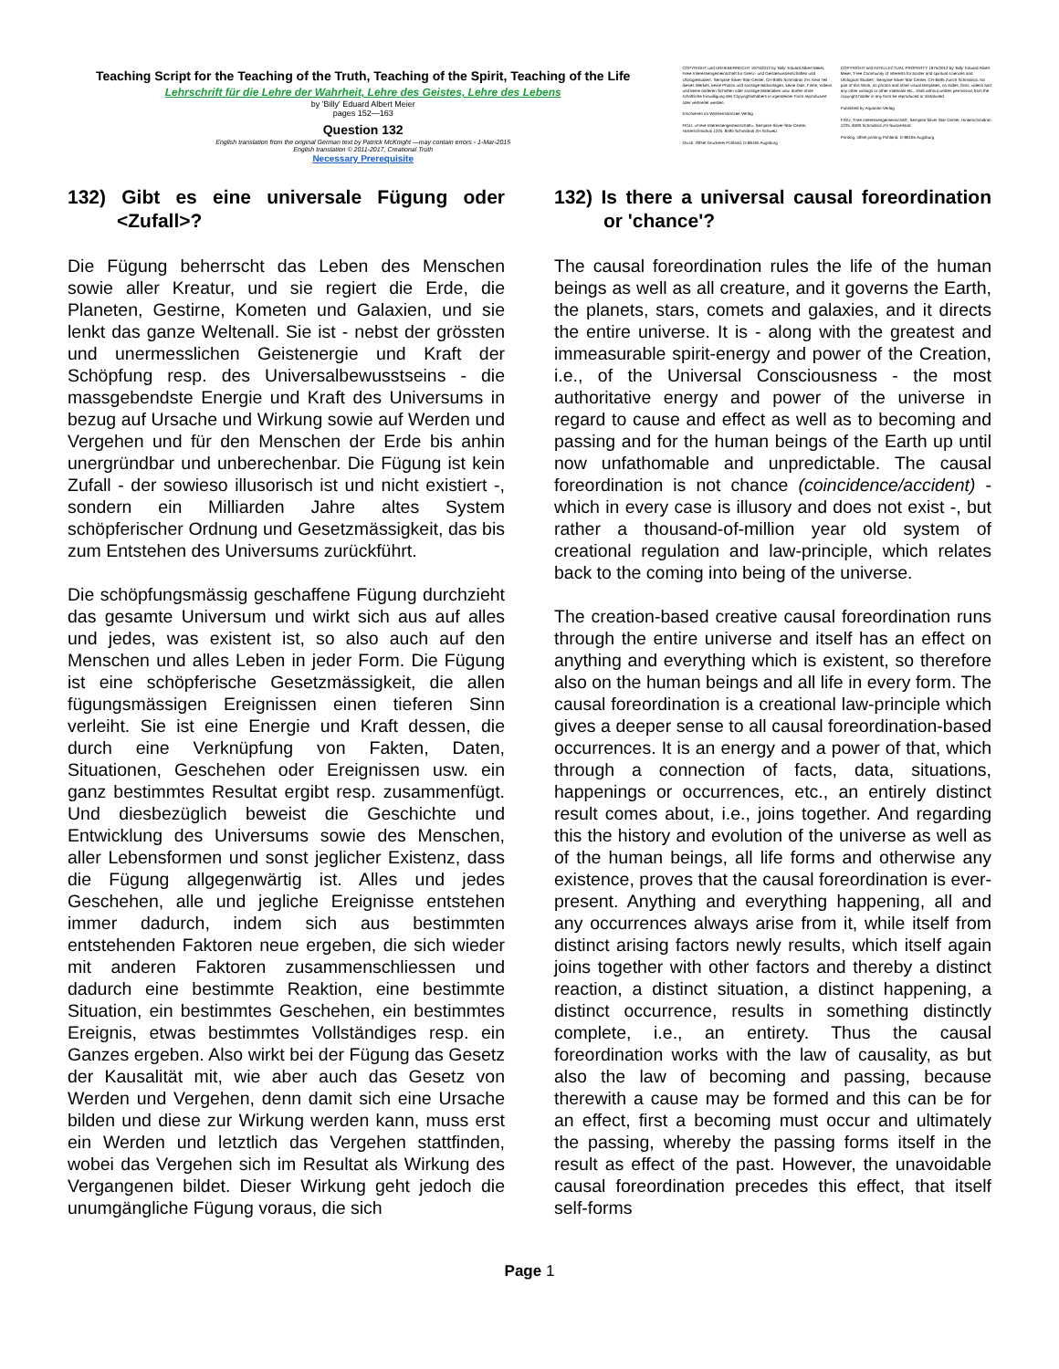Teaching Script for the Teaching of the Truth, Teaching of the Spirit, Teaching of the Life
Lehrschrift für die Lehre der Wahrheit, Lehre des Geistes, Lehre des Lebens
by 'Billy' Eduard Albert Meier
pages 152—163
Question 132
English translation from the original German text by Patrick McKnight —may contain errors - 1-Mar-2015
English translation © 2011-2017, Creational Truth
Necessary Prerequisite
COPYRIGHT und URHEBERRECHT 1975/2012 by 'Billy' Eduard Albert Meier, Freie Interessengemeinschaft für Grenz- und Geisteswissenschaften und Ufologiestudien', Semjase-Silver-Star-Center, CH-8495 Schmidrüti ZH. Kein Teil dieses Werkes, keine Photos und sonstige Bildvorlagen, keine Dias, Filme, Videos und keine anderen Schriften oder sonstige Materialien usw. dürfen ohne schriftliche Einwilligung des Copyrightinhabers in irgendeiner Form reproduziert oder verbreitet werden.
Erschienen im Wassermannzeit-Verlag
FIGU, «Freie Interessengemeinschaft», Semjase-Silver-Star-Center, Hinterschmidrüti 1225, 8495 Schmidrüti ZH Schweiz
Druck: Offset Druckerei Pohland, D-86165 Augsburg
COPYRIGHT and INTELLECTUAL PROPERTY 1975/2012 by 'Billy' Eduard Albert Meier, 'Free Community of Interests for border and spiritual sciences and Ufological Studies', Semjase Silver Star Center, CH-8495 Zurich Schmidrüti. No part of this Work, no photos and other visual templates, no slides, films, videos and any other writings or other materials etc., shall without written permission from the copyright holder in any form be reproduced or distributed.
Published by Aquarian-Verlag
FIGU, 'Free Interessengemeinschaft', Semjase Silver Star Center, Hinterschmidrüti 1225, 8495 Schmidrüti ZH Switzerland
Printing: offset printing Pohland, D-86165 Augsburg
132) Gibt es eine universale Fügung oder <Zufall>?
Die Fügung beherrscht das Leben des Menschen sowie aller Kreatur, und sie regiert die Erde, die Planeten, Gestirne, Kometen und Galaxien, und sie lenkt das ganze Weltenall. Sie ist - nebst der grössten und unermesslichen Geistenergie und Kraft der Schöpfung resp. des Universalbewusstseins - die massgebendste Energie und Kraft des Universums in bezug auf Ursache und Wirkung sowie auf Werden und Vergehen und für den Menschen der Erde bis anhin unergründbar und unberechenbar. Die Fügung ist kein Zufall - der sowieso illusorisch ist und nicht existiert -, sondern ein Milliarden Jahre altes System schöpferischer Ordnung und Gesetzmässigkeit, das bis zum Entstehen des Universums zurückführt.
Die schöpfungsmässig geschaffene Fügung durchzieht das gesamte Universum und wirkt sich aus auf alles und jedes, was existent ist, so also auch auf den Menschen und alles Leben in jeder Form. Die Fügung ist eine schöpferische Gesetzmässigkeit, die allen fügungsmässigen Ereignissen einen tieferen Sinn verleiht. Sie ist eine Energie und Kraft dessen, die durch eine Verknüpfung von Fakten, Daten, Situationen, Geschehen oder Ereignissen usw. ein ganz bestimmtes Resultat ergibt resp. zusammenfügt. Und diesbezüglich beweist die Geschichte und Entwicklung des Universums sowie des Menschen, aller Lebensformen und sonst jeglicher Existenz, dass die Fügung allgegenwärtig ist. Alles und jedes Geschehen, alle und jegliche Ereignisse entstehen immer dadurch, indem sich aus bestimmten entstehenden Faktoren neue ergeben, die sich wieder mit anderen Faktoren zusammenschliessen und dadurch eine bestimmte Reaktion, eine bestimmte Situation, ein bestimmtes Geschehen, ein bestimmtes Ereignis, etwas bestimmtes Vollständiges resp. ein Ganzes ergeben. Also wirkt bei der Fügung das Gesetz der Kausalität mit, wie aber auch das Gesetz von Werden und Vergehen, denn damit sich eine Ursache bilden und diese zur Wirkung werden kann, muss erst ein Werden und letztlich das Vergehen stattfinden, wobei das Vergehen sich im Resultat als Wirkung des Vergangenen bildet. Dieser Wirkung geht jedoch die unumgängliche Fügung voraus, die sich
132) Is there a universal causal foreordination or 'chance'?
The causal foreordination rules the life of the human beings as well as all creature, and it governs the Earth, the planets, stars, comets and galaxies, and it directs the entire universe. It is - along with the greatest and immeasurable spirit-energy and power of the Creation, i.e., of the Universal Consciousness - the most authoritative energy and power of the universe in regard to cause and effect as well as to becoming and passing and for the human beings of the Earth up until now unfathomable and unpredictable. The causal foreordination is not chance (coincidence/accident) - which in every case is illusory and does not exist -, but rather a thousand-of-million year old system of creational regulation and law-principle, which relates back to the coming into being of the universe.
The creation-based creative causal foreordination runs through the entire universe and itself has an effect on anything and everything which is existent, so therefore also on the human beings and all life in every form. The causal foreordination is a creational law-principle which gives a deeper sense to all causal foreordination-based occurrences. It is an energy and a power of that, which through a connection of facts, data, situations, happenings or occurrences, etc., an entirely distinct result comes about, i.e., joins together. And regarding this the history and evolution of the universe as well as of the human beings, all life forms and otherwise any existence, proves that the causal foreordination is ever-present. Anything and everything happening, all and any occurrences always arise from it, while itself from distinct arising factors newly results, which itself again joins together with other factors and thereby a distinct reaction, a distinct situation, a distinct happening, a distinct occurrence, results in something distinctly complete, i.e., an entirety. Thus the causal foreordination works with the law of causality, as but also the law of becoming and passing, because therewith a cause may be formed and this can be for an effect, first a becoming must occur and ultimately the passing, whereby the passing forms itself in the result as effect of the past. However, the unavoidable causal foreordination precedes this effect, that itself self-forms
Page 1